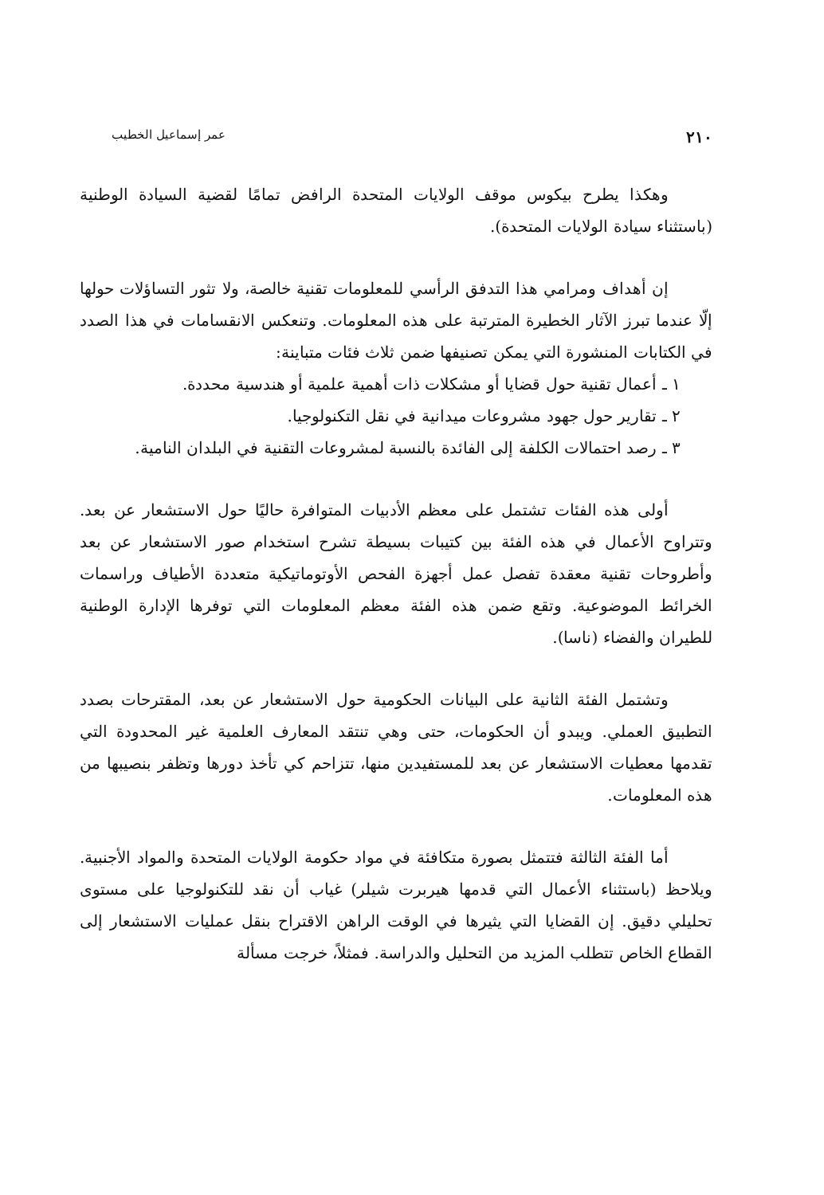٢١٠ عمر إسماعيل الخطيب
وهكذا يطرح بيكوس موقف الولايات المتحدة الرافض تمامًا لقضية السيادة الوطنية (باستثناء سيادة الولايات المتحدة).
إن أهداف ومرامي هذا التدفق الرأسي للمعلومات تقنية خالصة، ولا تثور التساؤلات حولها إلّا عندما تبرز الآثار الخطيرة المترتبة على هذه المعلومات. وتنعكس الانقسامات في هذا الصدد في الكتابات المنشورة التي يمكن تصنيفها ضمن ثلاث فئات متباينة:
١ ـ أعمال تقنية حول قضايا أو مشكلات ذات أهمية علمية أو هندسية محددة.
٢ ـ تقارير حول جهود مشروعات ميدانية في نقل التكنولوجيا.
٣ ـ رصد احتمالات الكلفة إلى الفائدة بالنسبة لمشروعات التقنية في البلدان النامية.
أولى هذه الفئات تشتمل على معظم الأدبيات المتوافرة حاليًا حول الاستشعار عن بعد. وتتراوح الأعمال في هذه الفئة بين كتيبات بسيطة تشرح استخدام صور الاستشعار عن بعد وأطروحات تقنية معقدة تفصل عمل أجهزة الفحص الأوتوماتيكية متعددة الأطياف وراسمات الخرائط الموضوعية. وتقع ضمن هذه الفئة معظم المعلومات التي توفرها الإدارة الوطنية للطيران والفضاء (ناسا).
وتشتمل الفئة الثانية على البيانات الحكومية حول الاستشعار عن بعد، المقترحات بصدد التطبيق العملي. ويبدو أن الحكومات، حتى وهي تنتقد المعارف العلمية غير المحدودة التي تقدمها معطيات الاستشعار عن بعد للمستفيدين منها، تتزاحم كي تأخذ دورها وتظفر بنصيبها من هذه المعلومات.
أما الفئة الثالثة فتتمثل بصورة متكافئة في مواد حكومة الولايات المتحدة والمواد الأجنبية. ويلاحظ (باستثناء الأعمال التي قدمها هيربرت شيلر) غياب أن نقد للتكنولوجيا على مستوى تحليلي دقيق. إن القضايا التي يثيرها في الوقت الراهن الاقتراح بنقل عمليات الاستشعار إلى القطاع الخاص تتطلب المزيد من التحليل والدراسة. فمثلاً، خرجت مسألة